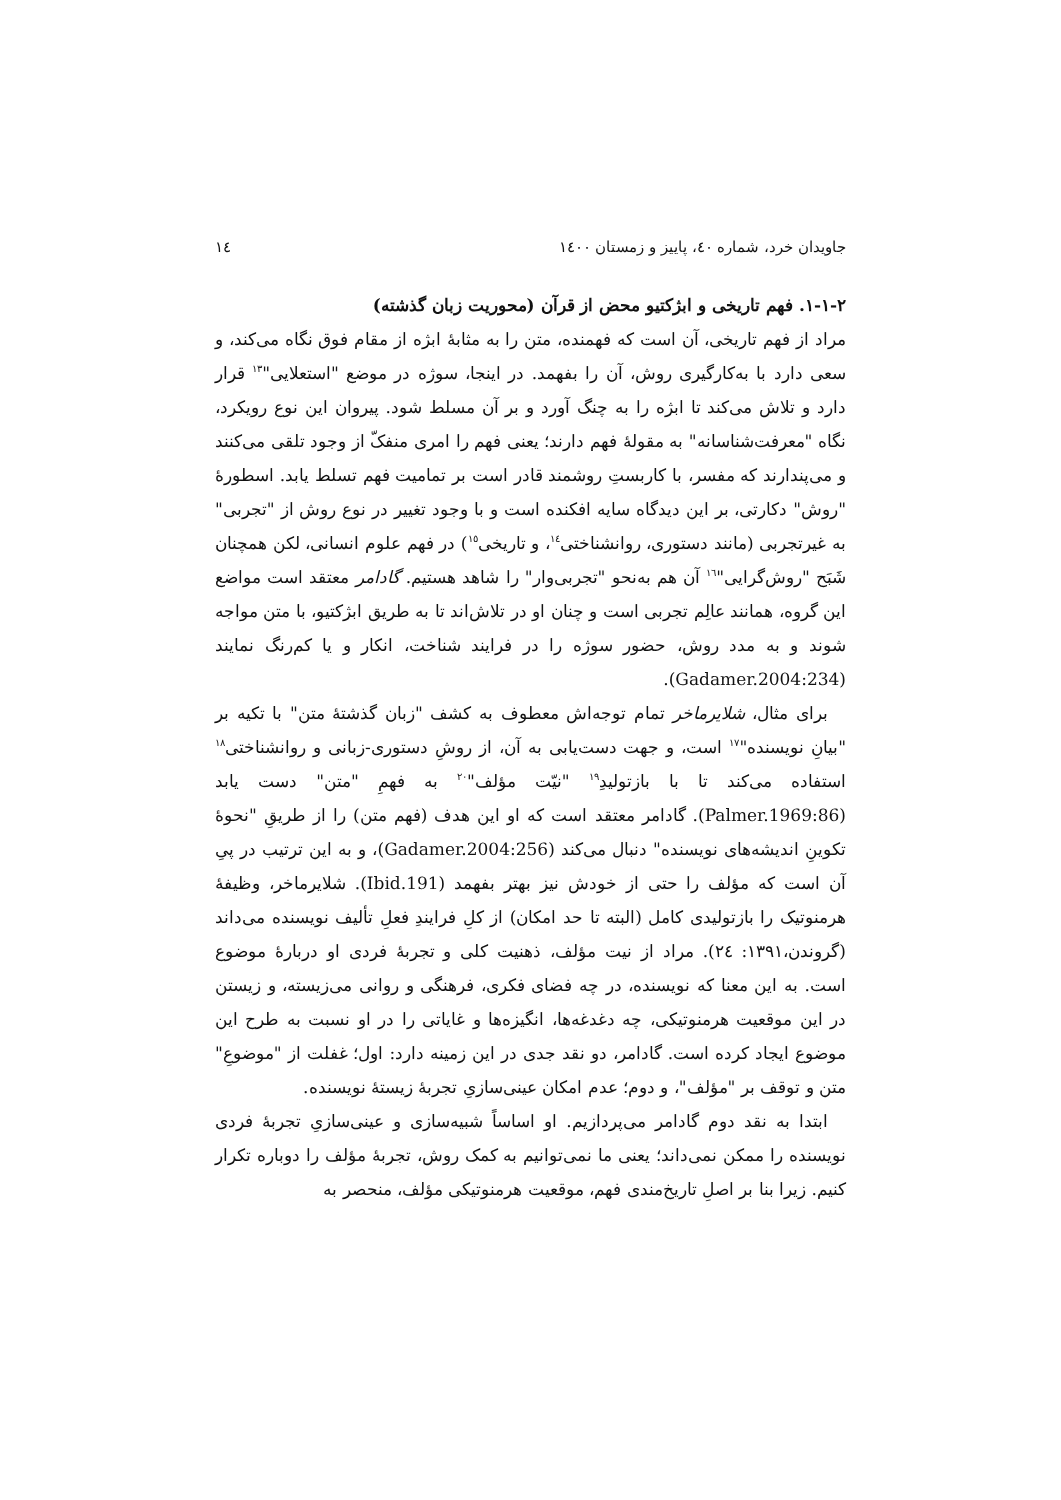جاویدان خرد، شماره ٤٠، پاییز و زمستان ١٤٠٠ ١٤
٢-١-١. فهم تاریخی و ابژکتیو محض از قرآن (محوریت زبان گذشته)
مراد از فهم تاریخی، آن است که فهمنده، متن را به مثابهٔ ابژه از مقام فوق نگاه می‌کند، و سعی دارد با به‌کارگیری روش، آن را بفهمد. در اینجا، سوژه در موضع "استعلایی"<sup>١٣</sup> قرار دارد و تلاش می‌کند تا ابژه را به چنگ آورد و بر آن مسلط شود. پیروان این نوع رویکرد، نگاه "معرفت‌شناسانه" به مقولهٔ فهم دارند؛ یعنی فهم را امری منفکّ از وجود تلقی می‌کنند و می‌پندارند که مفسر، با کاربستِ روشمند قادر است بر تمامیت فهم تسلط یابد. اسطورهٔ "روش" دکارتی، بر این دیدگاه سایه افکنده است و با وجود تغییر در نوع روش از "تجربی" به غیرتجربی (مانند دستوری، روانشناختی<sup>١٤</sup>، و تاریخی<sup>١٥</sup>) در فهم علوم انسانی، لکن همچنان شَبَح "روش‌گرایی"<sup>١٦</sup> آن هم به‌نحو "تجربی‌وار" را شاهد هستیم. گادامر معتقد است مواضع این گروه، همانند عالِم تجربی است و چنان او در تلاش‌اند تا به طریق ابژکتیو، با متن مواجه شوند و به مدد روش، حضور سوژه را در فرایند شناخت، انکار و یا کم‌رنگ نمایند (Gadamer.2004:234).
برای مثال، شلایرماخر تمام توجه‌اش معطوف به کشف "زبان گذشتهٔ متن" با تکیه بر "بیانِ نویسنده"<sup>١٧</sup> است، و جهت دست‌یابی به آن، از روشِ دستوری-زبانی و روانشناختی<sup>١٨</sup> استفاده می‌کند تا با بازتولیدِ<sup>١٩</sup> "نیّت مؤلف"<sup>٢٠</sup> به فهمِ "متن" دست یابد (Palmer.1969:86). گادامر معتقد است که او این هدف (فهم متن) را از طریقِ "نحوهٔ تکوینِ اندیشه‌های نویسنده" دنبال می‌کند (Gadamer.2004:256)، و به این ترتیب در پیِ آن است که مؤلف را حتی از خودش نیز بهتر بفهمد (Ibid.191). شلایرماخر، وظیفهٔ هرمنوتیک را بازتولیدی کامل (البته تا حد امکان) از کلِ فرایندِ فعلِ تألیف نویسنده می‌داند (گروندن،١٣٩١: ٢٤). مراد از نیت مؤلف، ذهنیت کلی و تجربهٔ فردی او دربارهٔ موضوع است. به این معنا که نویسنده، در چه فضای فکری، فرهنگی و روانی می‌زیسته، و زیستن در این موقعیت هرمنوتیکی، چه دغدغه‌ها، انگیزه‌ها و غایاتی را در او نسبت به طرح این موضوع ایجاد کرده است. گادامر، دو نقد جدی در این زمینه دارد: اول؛ غفلت از "موضوعِ" متن و توقف بر "مؤلف"، و دوم؛ عدم امکان عینی‌سازیِ تجربهٔ زیستهٔ نویسنده.
ابتدا به نقد دوم گادامر می‌پردازیم. او اساساً شبیه‌سازی و عینی‌سازیِ تجربهٔ فردی نویسنده را ممکن نمی‌داند؛ یعنی ما نمی‌توانیم به کمک روش، تجربهٔ مؤلف را دوباره تکرار کنیم. زیرا بنا بر اصلِ تاریخ‌مندی فهم، موقعیت هرمنوتیکی مؤلف، منحصر به